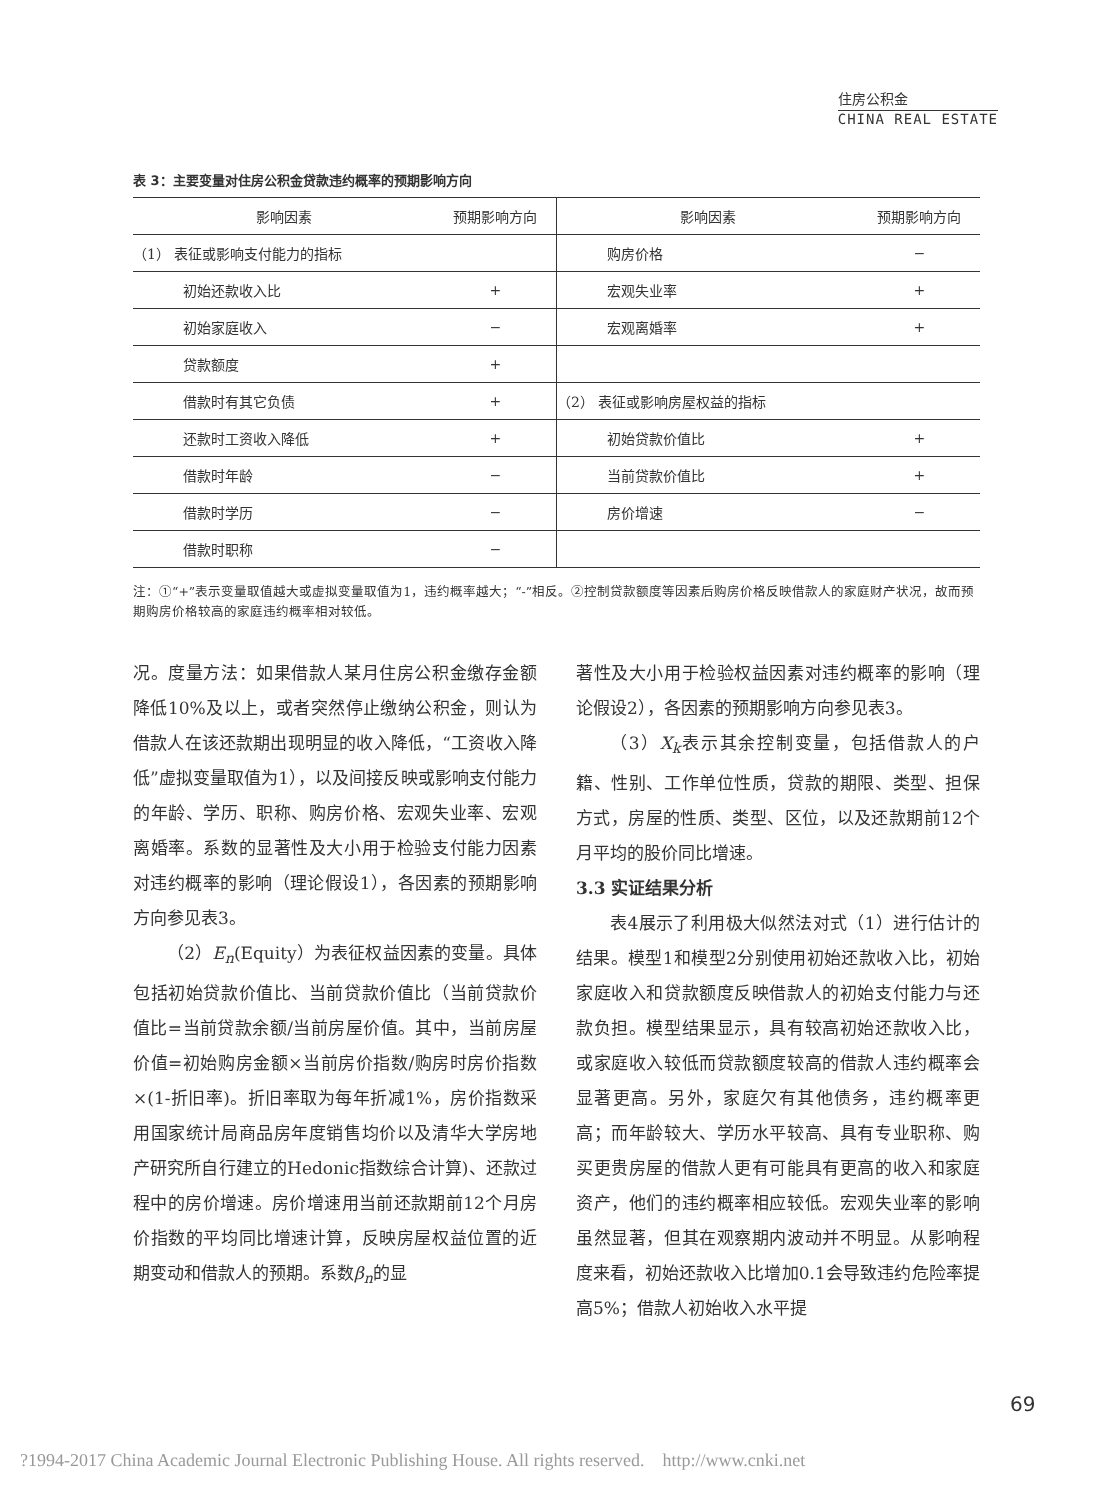住房公积金
CHINA REAL ESTATE
表 3：主要变量对住房公积金贷款违约概率的预期影响方向
| 影响因素 | 预期影响方向 | 影响因素 | 预期影响方向 |
| --- | --- | --- | --- |
| （1） 表征或影响支付能力的指标 | | 购房价格 | − |
| 初始还款收入比 | + | 宏观失业率 | + |
| 初始家庭收入 | − | 宏观离婚率 | + |
| 贷款额度 | + | | |
| 借款时有其它负债 | + | （2） 表征或影响房屋权益的指标 | |
| 还款时工资收入降低 | + | 初始贷款价值比 | + |
| 借款时年龄 | − | 当前贷款价值比 | + |
| 借款时学历 | − | 房价增速 | − |
| 借款时职称 | − | | |
注：①“+”表示变量取值越大或虚拟变量取值为1，违约概率越大；“-”相反。②控制贷款额度等因素后购房价格反映借款人的家庭财产状况，故而预期购房价格较高的家庭违约概率相对较低。
况。度量方法：如果借款人某月住房公积金缴存金额降低10%及以上，或者突然停止缴纳公积金，则认为借款人在该还款期出现明显的收入降低，“工资收入降低”虚拟变量取值为1），以及间接反映或影响支付能力的年龄、学历、职称、购房价格、宏观失业率、宏观离婚率。系数的显著性及大小用于检验支付能力因素对违约概率的影响（理论假设1），各因素的预期影响方向参见表3。
（2）E<sub>n</sub>(Equity）为表征权益因素的变量。具体包括初始贷款价值比、当前贷款价值比（当前贷款价值比=当前贷款余额/当前房屋价值。其中，当前房屋价值=初始购房金额×当前房价指数/购房时房价指数×(1-折旧率)。折旧率取为每年折减1%，房价指数采用国家统计局商品房年度销售均价以及清华大学房地产研究所自行建立的Hedonic指数综合计算)、还款过程中的房价增速。房价增速用当前还款期前12个月房价指数的平均同比增速计算，反映房屋权益位置的近期变动和借款人的预期。系数β<sub>n</sub>的显
著性及大小用于检验权益因素对违约概率的影响（理论假设2），各因素的预期影响方向参见表3。
（3）X<sub>k</sub>表示其余控制变量，包括借款人的户籍、性别、工作单位性质，贷款的期限、类型、担保方式，房屋的性质、类型、区位，以及还款期前12个月平均的股价同比增速。
3.3 实证结果分析
表4展示了利用极大似然法对式（1）进行估计的结果。模型1和模型2分别使用初始还款收入比，初始家庭收入和贷款额度反映借款人的初始支付能力与还款负担。模型结果显示，具有较高初始还款收入比，或家庭收入较低而贷款额度较高的借款人违约概率会显著更高。另外，家庭欠有其他债务，违约概率更高；而年龄较大、学历水平较高、具有专业职称、购买更贵房屋的借款人更有可能具有更高的收入和家庭资产，他们的违约概率相应较低。宏观失业率的影响虽然显著，但其在观察期内波动并不明显。从影响程度来看，初始还款收入比增加0.1会导致违约危险率提高5%；借款人初始收入水平提
69
?1994-2017 China Academic Journal Electronic Publishing House. All rights reserved. http://www.cnki.net